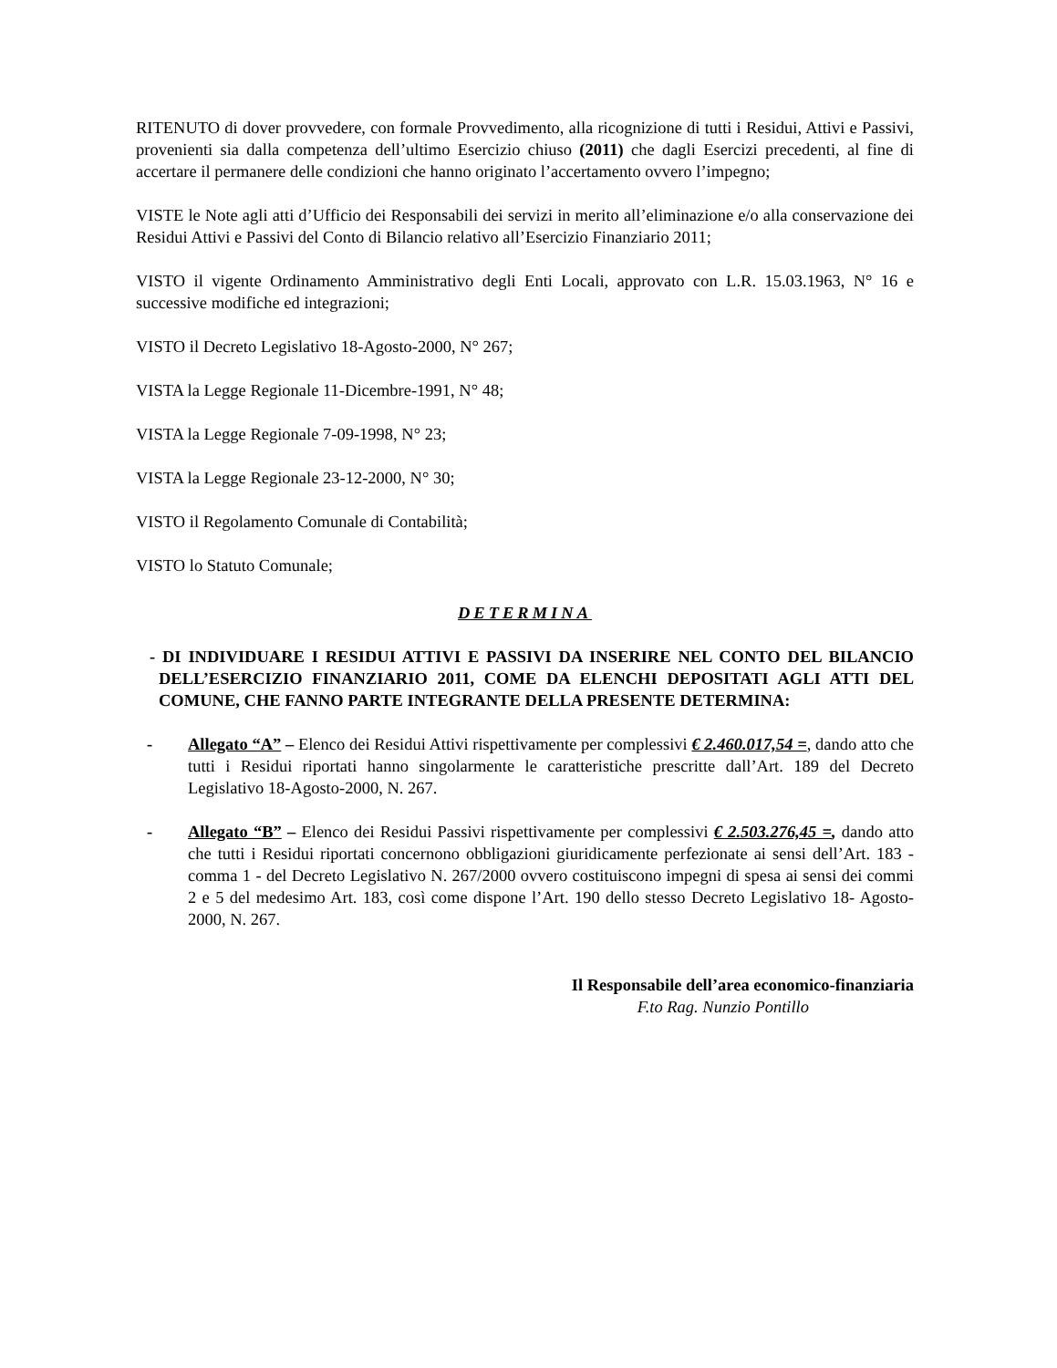RITENUTO di dover provvedere, con formale Provvedimento, alla ricognizione di tutti i Residui, Attivi e Passivi, provenienti sia dalla competenza dell’ultimo Esercizio chiuso (2011) che dagli Esercizi precedenti, al fine di accertare il permanere delle condizioni che hanno originato l’accertamento ovvero l’impegno;
VISTE le Note agli atti d’Ufficio dei Responsabili dei servizi in merito all’eliminazione e/o alla conservazione dei Residui Attivi e Passivi del Conto di Bilancio relativo all’Esercizio Finanziario 2011;
VISTO il vigente Ordinamento Amministrativo degli Enti Locali, approvato con L.R. 15.03.1963, N° 16 e successive modifiche ed integrazioni;
VISTO il Decreto Legislativo 18-Agosto-2000, N° 267;
VISTA la Legge Regionale 11-Dicembre-1991, N° 48;
VISTA la Legge Regionale 7-09-1998, N° 23;
VISTA la Legge Regionale 23-12-2000, N° 30;
VISTO il Regolamento Comunale di Contabilità;
VISTO lo Statuto Comunale;
DETERMINA
- DI INDIVIDUARE I RESIDUI ATTIVI E PASSIVI DA INSERIRE NEL CONTO DEL BILANCIO DELL’ESERCIZIO FINANZIARIO 2011, COME DA ELENCHI DEPOSITATI AGLI ATTI DEL COMUNE, CHE FANNO PARTE INTEGRANTE DELLA PRESENTE DETERMINA:
- Allegato “A” – Elenco dei Residui Attivi rispettivamente per complessivi € 2.460.017,54 =, dando atto che tutti i Residui riportati hanno singolarmente le caratteristiche prescritte dall’Art. 189 del Decreto Legislativo 18-Agosto-2000, N. 267.
- Allegato “B” – Elenco dei Residui Passivi rispettivamente per complessivi € 2.503.276,45 =, dando atto che tutti i Residui riportati concernono obbligazioni giuridicamente perfezionate ai sensi dell’Art. 183 - comma 1 - del Decreto Legislativo N. 267/2000 ovvero costituiscono impegni di spesa ai sensi dei commi 2 e 5 del medesimo Art. 183, così come dispone l’Art. 190 dello stesso Decreto Legislativo 18- Agosto-2000, N. 267.
Il Responsabile dell’area economico-finanziaria
F.to Rag. Nunzio Pontillo